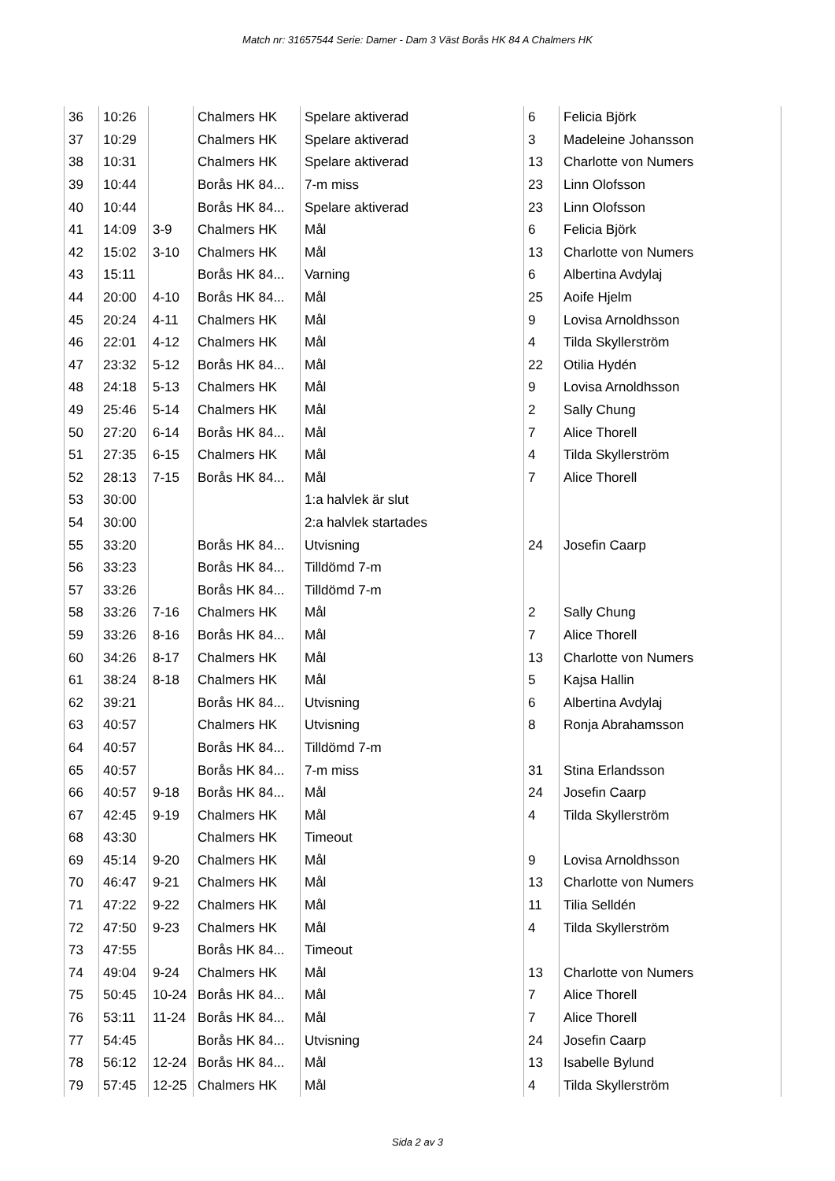Match nr: 31657544 Serie: Damer - Dam 3 Väst Borås HK 84 A Chalmers HK
| 36 | 10:26 | | Chalmers HK | Spelare aktiverad | 6 | Felicia Björk |
| 37 | 10:29 | | Chalmers HK | Spelare aktiverad | 3 | Madeleine Johansson |
| 38 | 10:31 | | Chalmers HK | Spelare aktiverad | 13 | Charlotte von Numers |
| 39 | 10:44 | | Borås HK 84... | 7-m miss | 23 | Linn Olofsson |
| 40 | 10:44 | | Borås HK 84... | Spelare aktiverad | 23 | Linn Olofsson |
| 41 | 14:09 | 3-9 | Chalmers HK | Mål | 6 | Felicia Björk |
| 42 | 15:02 | 3-10 | Chalmers HK | Mål | 13 | Charlotte von Numers |
| 43 | 15:11 | | Borås HK 84... | Varning | 6 | Albertina Avdylaj |
| 44 | 20:00 | 4-10 | Borås HK 84... | Mål | 25 | Aoife Hjelm |
| 45 | 20:24 | 4-11 | Chalmers HK | Mål | 9 | Lovisa Arnoldhsson |
| 46 | 22:01 | 4-12 | Chalmers HK | Mål | 4 | Tilda Skyllerström |
| 47 | 23:32 | 5-12 | Borås HK 84... | Mål | 22 | Otilia Hydén |
| 48 | 24:18 | 5-13 | Chalmers HK | Mål | 9 | Lovisa Arnoldhsson |
| 49 | 25:46 | 5-14 | Chalmers HK | Mål | 2 | Sally Chung |
| 50 | 27:20 | 6-14 | Borås HK 84... | Mål | 7 | Alice Thorell |
| 51 | 27:35 | 6-15 | Chalmers HK | Mål | 4 | Tilda Skyllerström |
| 52 | 28:13 | 7-15 | Borås HK 84... | Mål | 7 | Alice Thorell |
| 53 | 30:00 | | | 1:a halvlek är slut | | |
| 54 | 30:00 | | | 2:a halvlek startades | | |
| 55 | 33:20 | | Borås HK 84... | Utvisning | 24 | Josefin Caarp |
| 56 | 33:23 | | Borås HK 84... | Tilldömd 7-m | | |
| 57 | 33:26 | | Borås HK 84... | Tilldömd 7-m | | |
| 58 | 33:26 | 7-16 | Chalmers HK | Mål | 2 | Sally Chung |
| 59 | 33:26 | 8-16 | Borås HK 84... | Mål | 7 | Alice Thorell |
| 60 | 34:26 | 8-17 | Chalmers HK | Mål | 13 | Charlotte von Numers |
| 61 | 38:24 | 8-18 | Chalmers HK | Mål | 5 | Kajsa Hallin |
| 62 | 39:21 | | Borås HK 84... | Utvisning | 6 | Albertina Avdylaj |
| 63 | 40:57 | | Chalmers HK | Utvisning | 8 | Ronja Abrahamsson |
| 64 | 40:57 | | Borås HK 84... | Tilldömd 7-m | | |
| 65 | 40:57 | | Borås HK 84... | 7-m miss | 31 | Stina Erlandsson |
| 66 | 40:57 | 9-18 | Borås HK 84... | Mål | 24 | Josefin Caarp |
| 67 | 42:45 | 9-19 | Chalmers HK | Mål | 4 | Tilda Skyllerström |
| 68 | 43:30 | | Chalmers HK | Timeout | | |
| 69 | 45:14 | 9-20 | Chalmers HK | Mål | 9 | Lovisa Arnoldhsson |
| 70 | 46:47 | 9-21 | Chalmers HK | Mål | 13 | Charlotte von Numers |
| 71 | 47:22 | 9-22 | Chalmers HK | Mål | 11 | Tilia Selldén |
| 72 | 47:50 | 9-23 | Chalmers HK | Mål | 4 | Tilda Skyllerström |
| 73 | 47:55 | | Borås HK 84... | Timeout | | |
| 74 | 49:04 | 9-24 | Chalmers HK | Mål | 13 | Charlotte von Numers |
| 75 | 50:45 | 10-24 | Borås HK 84... | Mål | 7 | Alice Thorell |
| 76 | 53:11 | 11-24 | Borås HK 84... | Mål | 7 | Alice Thorell |
| 77 | 54:45 | | Borås HK 84... | Utvisning | 24 | Josefin Caarp |
| 78 | 56:12 | 12-24 | Borås HK 84... | Mål | 13 | Isabelle Bylund |
| 79 | 57:45 | 12-25 | Chalmers HK | Mål | 4 | Tilda Skyllerström |
Sida 2 av 3